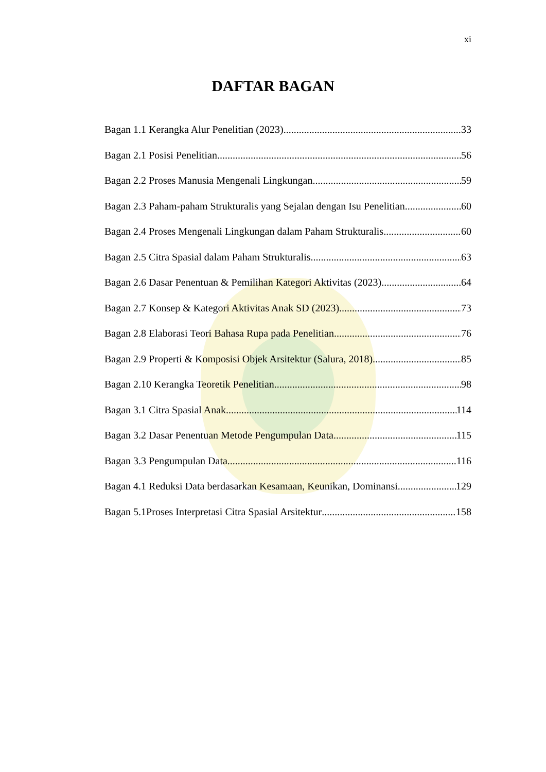xi
DAFTAR BAGAN
Bagan 1.1 Kerangka Alur Penelitian (2023) 33
Bagan 2.1 Posisi Penelitian 56
Bagan 2.2 Proses Manusia Mengenali Lingkungan 59
Bagan 2.3 Paham-paham Strukturalis yang Sejalan dengan Isu Penelitian 60
Bagan 2.4 Proses Mengenali Lingkungan dalam Paham Strukturalis 60
Bagan 2.5 Citra Spasial dalam Paham Strukturalis 63
Bagan 2.6 Dasar Penentuan & Pemilihan Kategori Aktivitas (2023) 64
Bagan 2.7 Konsep & Kategori Aktivitas Anak SD (2023) 73
Bagan 2.8 Elaborasi Teori Bahasa Rupa pada Penelitian 76
Bagan 2.9 Properti & Komposisi Objek Arsitektur (Salura, 2018) 85
Bagan 2.10 Kerangka Teoretik Penelitian 98
Bagan 3.1 Citra Spasial Anak 114
Bagan 3.2 Dasar Penentuan Metode Pengumpulan Data 115
Bagan 3.3 Pengumpulan Data 116
Bagan 4.1 Reduksi Data berdasarkan Kesamaan, Keunikan, Dominansi 129
Bagan 5.1Proses Interpretasi Citra Spasial Arsitektur 158